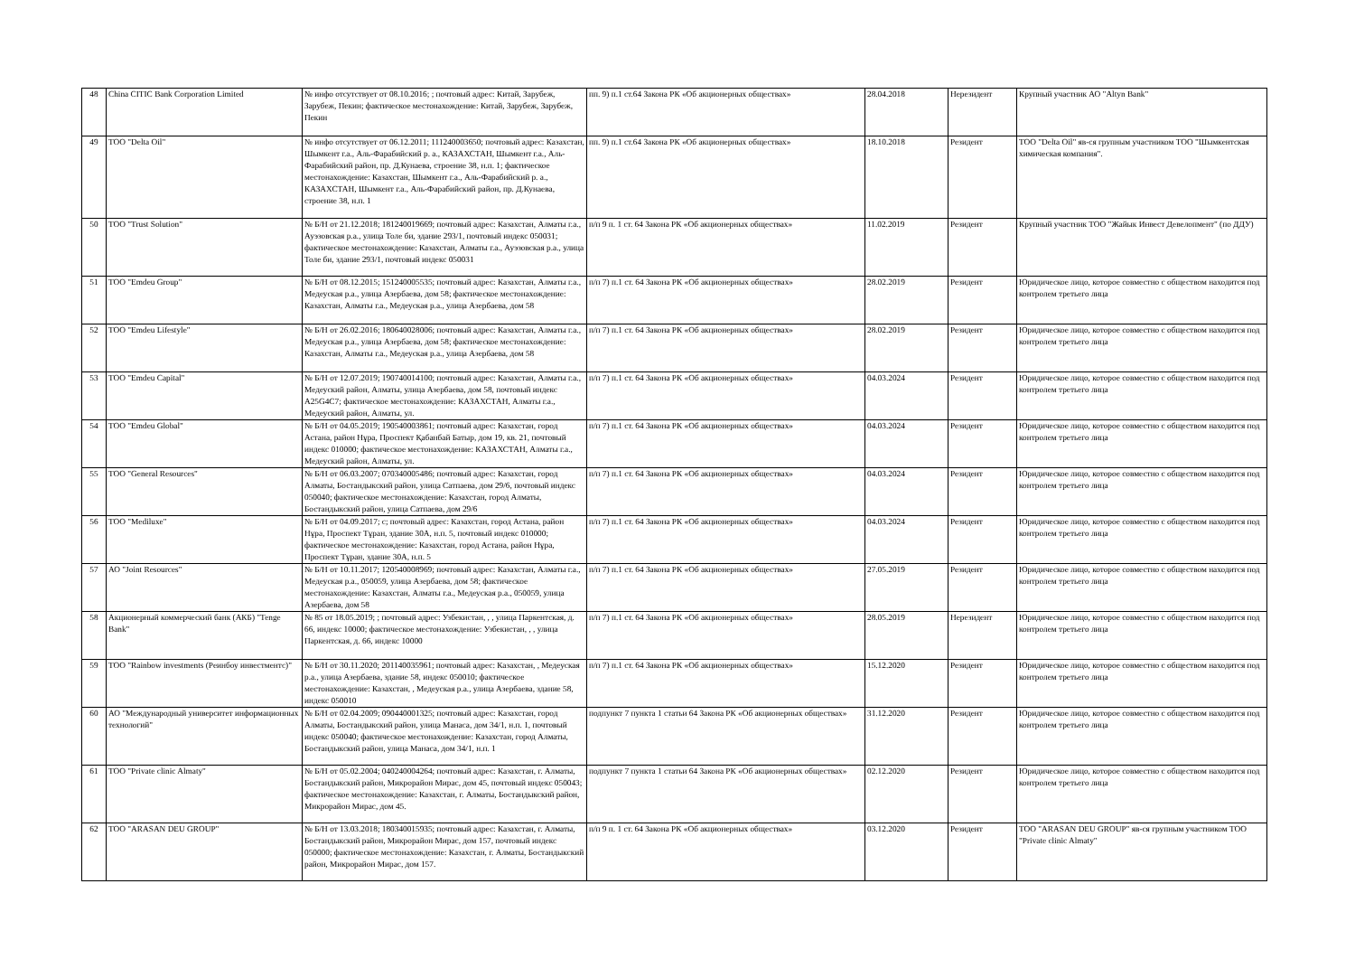| 48 | China CITIC Bank Corporation Limited | № инфо отсутствует от 08.10.2016; ; почтовый адрес: Китай, Зарубеж, Зарубеж, Пекин; фактическое местонахождение: Китай, Зарубеж, Зарубеж, Пекин | пп. 9) п.1 ст.64 Закона РК «Об акционерных обществах» | 28.04.2018 | Нерезидент | Крупный участник АО "Altyn Bank" |
| 49 | ТОО "Delta Oil" | № инфо отсутствует от 06.12.2011; 111240003650; почтовый адрес: Казахстан, Шымкент г.а., Аль-Фарабийский р. а., КАЗАХСТАН, Шымкент г.а., Аль-Фарабийский район, пр. Д.Кунаева, строение 38, н.п. 1; фактическое местонахождение: Казахстан, Шымкент г.а., Аль-Фарабийский р. а., КАЗАХСТАН, Шымкент г.а., Аль-Фарабийский район, пр. Д.Кунаева, строение 38, н.п. 1 | пп. 9) п.1 ст.64 Закона РК «Об акционерных обществах» | 18.10.2018 | Резидент | ТОО "Delta Oil" яв-ся групным участником ТОО "Шымкентская химическая компания". |
| 50 | ТОО "Trust Solution" | № Б/Н от 21.12.2018; 181240019669; почтовый адрес: Казахстан, Алматы г.а., Ауэзовская р.а., улица Толе би, здание 293/1, почтовый индекс 050031; фактическое местонахождение: Казахстан, Алматы г.а., Ауэзовская р.а., улица Толе би, здание 293/1, почтовый индекс 050031 | п/п 9 п. 1 ст. 64 Закона РК «Об акционерных обществах» | 11.02.2019 | Резидент | Крупный участник ТОО "Жайык Инвест Девелопмент" (по ДДУ) |
| 51 | ТОО "Emdeu Group" | № Б/Н от 08.12.2015; 151240005535; почтовый адрес: Казахстан, Алматы г.а., Медеуская р.а., улица Азербаева, дом 58; фактическое местонахождение: Казахстан, Алматы г.а., Медеуская р.а., улица Азербаева, дом 58 | п/п 7) п.1 ст. 64 Закона РК «Об акционерных обществах» | 28.02.2019 | Резидент | Юридическое лицо, которое совместно с обществом находится под контролем третьего лица |
| 52 | ТОО "Emdeu Lifestyle" | № Б/Н от 26.02.2016; 180640028006; почтовый адрес: Казахстан, Алматы г.а., Медеуская р.а., улица Азербаева, дом 58; фактическое местонахождение: Казахстан, Алматы г.а., Медеуская р.а., улица Азербаева, дом 58 | п/п 7) п.1 ст. 64 Закона РК «Об акционерных обществах» | 28.02.2019 | Резидент | Юридическое лицо, которое совместно с обществом находится под контролем третьего лица |
| 53 | ТОО "Emdeu Capital" | № Б/Н от 12.07.2019; 190740014100; почтовый адрес: Казахстан, Алматы г.а., Медеуский район, Алматы, улица Азербаева, дом 58, почтовый индекс A25G4C7; фактическое местонахождение: КАЗАХСТАН, Алматы г.а., Медеуский район, Алматы, ул. | п/п 7) п.1 ст. 64 Закона РК «Об акционерных обществах» | 04.03.2024 | Резидент | Юридическое лицо, которое совместно с обществом находится под контролем третьего лица |
| 54 | ТОО "Emdeu Global" | № Б/Н от 04.05.2019; 190540003861; почтовый адрес: Казахстан, город Астана, район Нұра, Проспект Қабанбай Батыр, дом 19, кв. 21, почтовый индекс 010000; фактическое местонахождение: КАЗАХСТАН, Алматы г.а., Медеуский район, Алматы, ул. | п/п 7) п.1 ст. 64 Закона РК «Об акционерных обществах» | 04.03.2024 | Резидент | Юридическое лицо, которое совместно с обществом находится под контролем третьего лица |
| 55 | ТОО "General Resources" | № Б/Н от 06.03.2007; 070340005486; почтовый адрес: Казахстан, город Алматы, Бостандыкский район, улица Сатпаева, дом 29/6, почтовый индекс 050040; фактическое местонахождение: Казахстан, город Алматы, Бостандыкский район, улица Сатпаева, дом 29/6 | п/п 7) п.1 ст. 64 Закона РК «Об акционерных обществах» | 04.03.2024 | Резидент | Юридическое лицо, которое совместно с обществом находится под контролем третьего лица |
| 56 | ТОО "Mediluxe" | № Б/Н от 04.09.2017; с; почтовый адрес: Казахстан, город Астана, район Нұра, Проспект Тұран, здание 30А, н.п. 5, почтовый индекс 010000; фактическое местонахождение: Казахстан, город Астана, район Нұра, Проспект Тұран, здание 30А, н.п. 5 | п/п 7) п.1 ст. 64 Закона РК «Об акционерных обществах» | 04.03.2024 | Резидент | Юридическое лицо, которое совместно с обществом находится под контролем третьего лица |
| 57 | АО "Joint Resources" | № Б/Н от 10.11.2017; 120540008969; почтовый адрес: Казахстан, Алматы г.а., Медеуская р.а., 050059, улица Азербаева, дом 58; фактическое местонахождение: Казахстан, Алматы г.а., Медеуская р.а., 050059, улица Азербаева, дом 58 | п/п 7) п.1 ст. 64 Закона РК «Об акционерных обществах» | 27.05.2019 | Резидент | Юридическое лицо, которое совместно с обществом находится под контролем третьего лица |
| 58 | Акционерный коммерческий банк (АКБ) "Tenge Bank" | № 85 от 18.05.2019; ; почтовый адрес: Узбекистан, , , улица Паркентская, д. 66, индекс 10000; фактическое местонахождение: Узбекистан, , , улица Паркентская, д. 66, индекс 10000 | п/п 7) п.1 ст. 64 Закона РК «Об акционерных обществах» | 28.05.2019 | Нерезидент | Юридическое лицо, которое совместно с обществом находится под контролем третьего лица |
| 59 | ТОО "Rainbow investments (Реинбоу инвестментс)" | № Б/Н от 30.11.2020; 201140035961; почтовый адрес: Казахстан, , Медеуская р.а., улица Азербаева, здание 58, индекс 050010; фактическое местонахождение: Казахстан, , Медеуская р.а., улица Азербаева, здание 58, индекс 050010 | п/п 7) п.1 ст. 64 Закона РК «Об акционерных обществах» | 15.12.2020 | Резидент | Юридическое лицо, которое совместно с обществом находится под контролем третьего лица |
| 60 | АО "Международный университет информационных технологий" | № Б/Н от 02.04.2009; 090440001325; почтовый адрес: Казахстан, город Алматы, Бостандыкский район, улица Манаса, дом 34/1, н.п. 1, почтовый индекс 050040; фактическое местонахождение: Казахстан, город Алматы, Бостандыкский район, улица Манаса, дом 34/1, н.п. 1 | подпункт 7 пункта 1 статьи 64 Закона РК «Об акционерных обществах» | 31.12.2020 | Резидент | Юридическое лицо, которое совместно с обществом находится под контролем третьего лица |
| 61 | ТОО "Private clinic Almaty" | № Б/Н от 05.02.2004; 040240004264; почтовый адрес: Казахстан, г. Алматы, Бостандыкский район, Микрорайон Мирас, дом 45, почтовый индекс 050043; фактическое местонахождение: Казахстан, г. Алматы, Бостандыкский район, Микрорайон Мирас, дом 45. | подпункт 7 пункта 1 статьи 64 Закона РК «Об акционерных обществах» | 02.12.2020 | Резидент | Юридическое лицо, которое совместно с обществом находится под контролем третьего лица |
| 62 | ТОО "ARASAN DEU GROUP" | № Б/Н от 13.03.2018; 180340015935; почтовый адрес: Казахстан, г. Алматы, Бостандыкский район, Микрорайон Мирас, дом 157, почтовый индекс 050000; фактическое местонахождение: Казахстан, г. Алматы, Бостандыкский район, Микрорайон Мирас, дом 157. | п/п 9 п. 1 ст. 64 Закона РК «Об акционерных обществах» | 03.12.2020 | Резидент | ТОО "ARASAN DEU GROUP" яв-ся групным участником ТОО "Private clinic Almaty" |